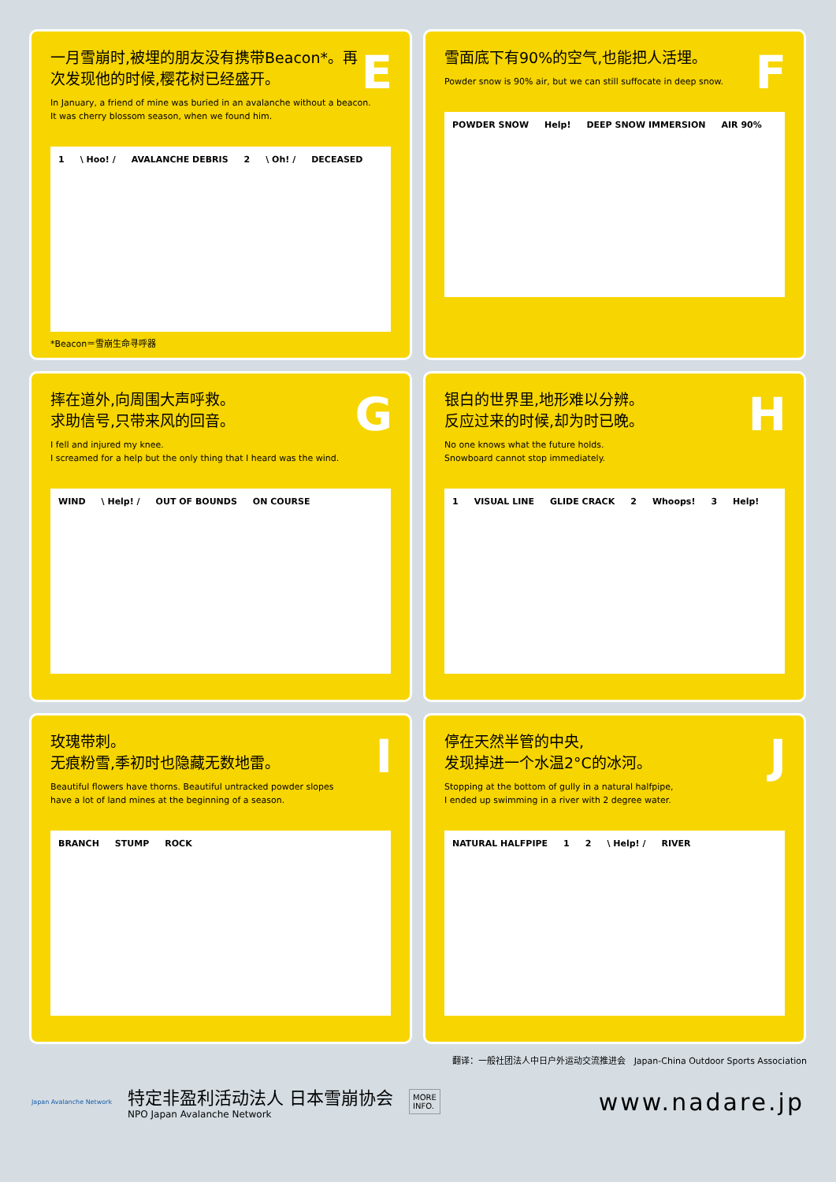E
一月雪崩时,被埋的朋友没有携带Beacon*。再次发现他的时候,樱花树已经盛开。
In January, a friend of mine was buried in an avalanche without a beacon.
It was cherry blossom season, when we found him.
1 \ Hoo! / AVALANCHE DEBRIS 2 \ Oh! / DECEASED
*Beacon＝雪崩生命寻呼器
F
雪面底下有90%的空气,也能把人活埋。
Powder snow is 90% air, but we can still suffocate in deep snow.
POWDER SNOW Help! DEEP SNOW IMMERSION AIR 90%
G
摔在道外,向周围大声呼救。
求助信号,只带来风的回音。
I fell and injured my knee.
I screamed for a help but the only thing that I heard was the wind.
WIND \ Help! / OUT OF BOUNDS ON COURSE
H
银白的世界里,地形难以分辨。
反应过来的时候,却为时已晚。
No one knows what the future holds.
Snowboard cannot stop immediately.
1 VISUAL LINE GLIDE CRACK 2 Whoops! 3 Help!
I
玫瑰带刺。
无痕粉雪,季初时也隐藏无数地雷。
Beautiful flowers have thorns. Beautiful untracked powder slopes
have a lot of land mines at the beginning of a season.
BRANCH STUMP ROCK
J
停在天然半管的中央,
发现掉进一个水温2°C的冰河。
Stopping at the bottom of gully in a natural halfpipe,
I ended up swimming in a river with 2 degree water.
NATURAL HALFPIPE 1 2 \ Help! / RIVER
翻译：一般社团法人中日户外运动交流推进会　Japan-China Outdoor Sports Association
Japan Avalanche Network
特定非盈利活动法人 日本雪崩协会
NPO Japan Avalanche Network
MORE
INFO.
www.nadare.jp